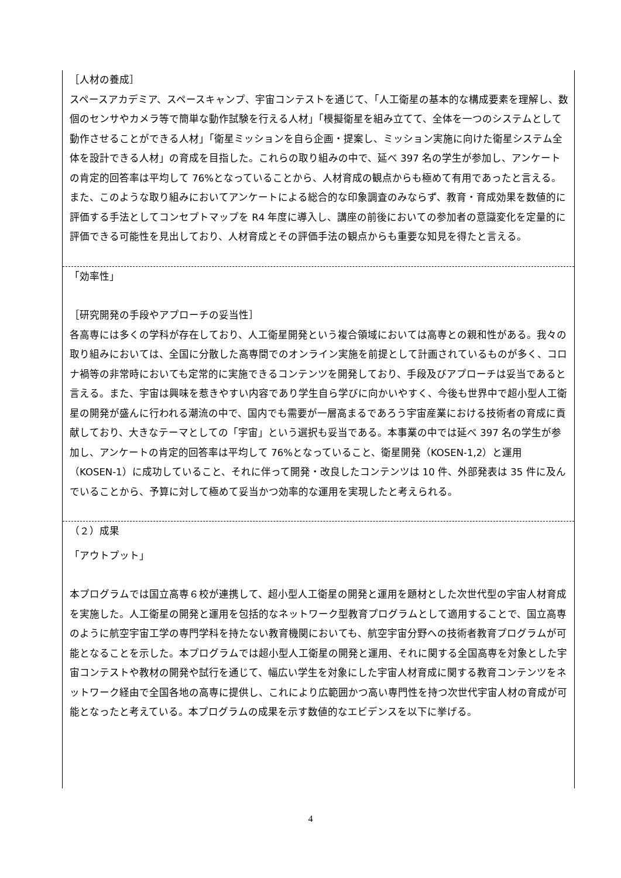［人材の養成］
スペースアカデミア、スペースキャンプ、宇宙コンテストを通じて、「人工衛星の基本的な構成要素を理解し、数個のセンサやカメラ等で簡単な動作試験を行える人材」「模擬衛星を組み立てて、全体を一つのシステムとして動作させることができる人材」「衛星ミッションを自ら企画・提案し、ミッション実施に向けた衛星システム全体を設計できる人材」の育成を目指した。これらの取り組みの中で、延べ 397 名の学生が参加し、アンケートの肯定的回答率は平均して 76%となっていることから、人材育成の観点からも極めて有用であったと言える。また、このような取り組みにおいてアンケートによる総合的な印象調査のみならず、教育・育成効果を数値的に評価する手法としてコンセプトマップを R4 年度に導入し、講座の前後においての参加者の意識変化を定量的に評価できる可能性を見出しており、人材育成とその評価手法の観点からも重要な知見を得たと言える。
「効率性」
［研究開発の手段やアプローチの妥当性］
各高専には多くの学科が存在しており、人工衛星開発という複合領域においては高専との親和性がある。我々の取り組みにおいては、全国に分散した高専間でのオンライン実施を前提として計画されているものが多く、コロナ禍等の非常時においても定常的に実施できるコンテンツを開発しており、手段及びアプローチは妥当であると言える。また、宇宙は興味を惹きやすい内容であり学生自ら学びに向かいやすく、今後も世界中で超小型人工衛星の開発が盛んに行われる潮流の中で、国内でも需要が一層高まるであろう宇宙産業における技術者の育成に貢献しており、大きなテーマとしての「宇宙」という選択も妥当である。本事業の中では延べ 397 名の学生が参加し、アンケートの肯定的回答率は平均して 76%となっていること、衛星開発（KOSEN-1,2）と運用（KOSEN-1）に成功していること、それに伴って開発・改良したコンテンツは 10 件、外部発表は 35 件に及んでいることから、予算に対して極めて妥当かつ効率的な運用を実現したと考えられる。
（２）成果
「アウトプット」
本プログラムでは国立高専６校が連携して、超小型人工衛星の開発と運用を題材とした次世代型の宇宙人材育成を実施した。人工衛星の開発と運用を包括的なネットワーク型教育プログラムとして適用することで、国立高専のように航空宇宙工学の専門学科を持たない教育機関においても、航空宇宙分野への技術者教育プログラムが可能となることを示した。本プログラムでは超小型人工衛星の開発と運用、それに関する全国高専を対象とした宇宙コンテストや教材の開発や試行を通じて、幅広い学生を対象にした宇宙人材育成に関する教育コンテンツをネットワーク経由で全国各地の高専に提供し、これにより広範囲かつ高い専門性を持つ次世代宇宙人材の育成が可能となったと考えている。本プログラムの成果を示す数値的なエビデンスを以下に挙げる。
4